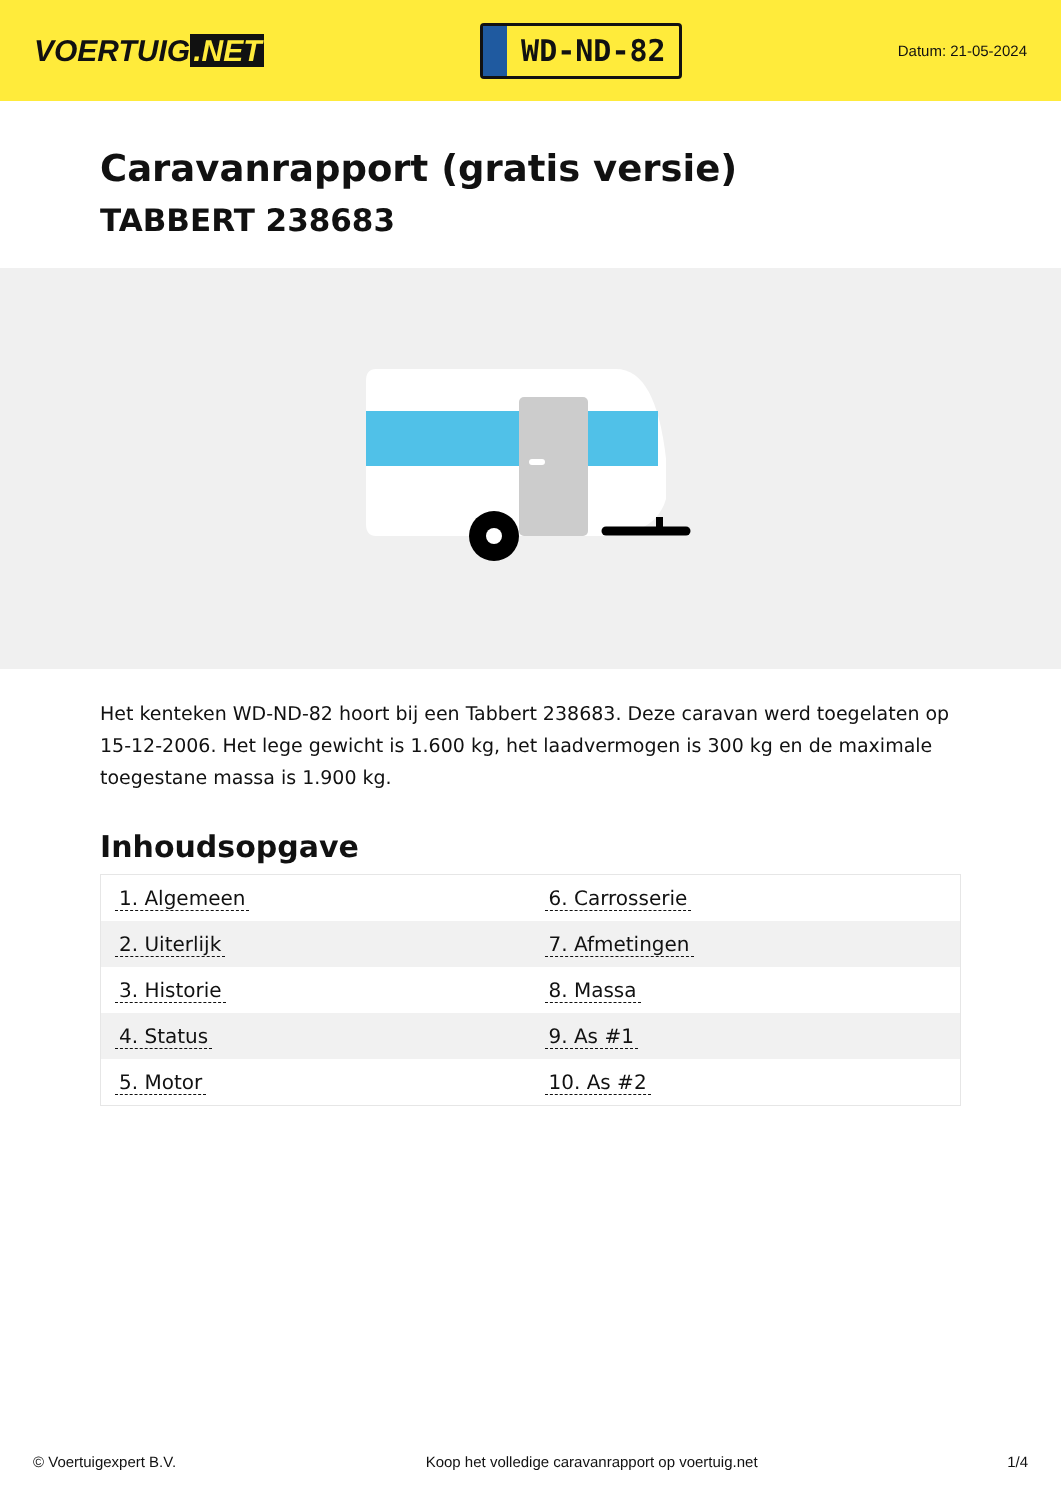VOERTUIG.NET
WD-ND-82
Datum: 21-05-2024
Caravanrapport (gratis versie)
TABBERT 238683
Het kenteken WD-ND-82 hoort bij een Tabbert 238683. Deze caravan werd toegelaten op 15-12-2006. Het lege gewicht is 1.600 kg, het laadvermogen is 300 kg en de maximale toegestane massa is 1.900 kg.
Inhoudsopgave
| 1. Algemeen | 6. Carrosserie |
| 2. Uiterlijk | 7. Afmetingen |
| 3. Historie | 8. Massa |
| 4. Status | 9. As #1 |
| 5. Motor | 10. As #2 |
© Voertuigexpert B.V. Koop het volledige caravanrapport op voertuig.net 1/4